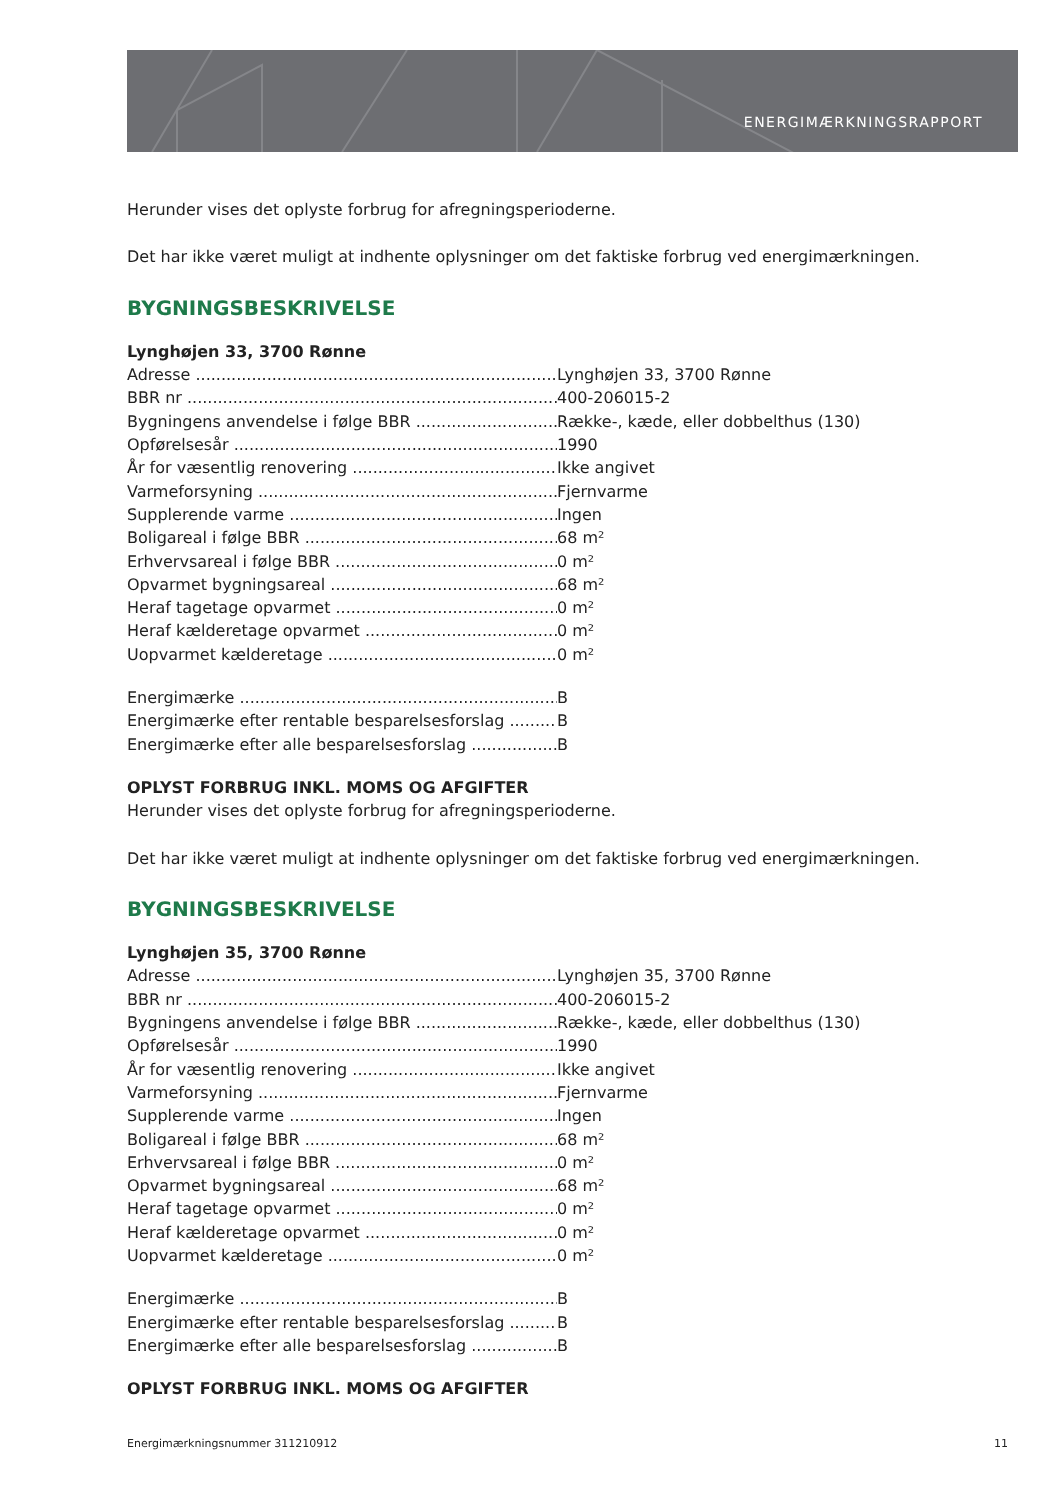ENERGIMÆRKNINGSRAPPORT
Herunder vises det oplyste forbrug for afregningsperioderne.
Det har ikke været muligt at indhente oplysninger om det faktiske forbrug ved energimærkningen.
BYGNINGSBESKRIVELSE
Lynghøjen 33, 3700 Rønne
Adresse Lynghøjen 33, 3700 Rønne
BBR nr 400-206015-2
Bygningens anvendelse i følge BBR Række-, kæde, eller dobbelthus (130)
Opførelsesår 1990
År for væsentlig renovering Ikke angivet
Varmeforsyning Fjernvarme
Supplerende varme Ingen
Boligareal i følge BBR 68 m²
Erhvervsareal i følge BBR 0 m²
Opvarmet bygningsareal 68 m²
Heraf tagetage opvarmet 0 m²
Heraf kælderetage opvarmet 0 m²
Uopvarmet kælderetage 0 m²
Energimærke B
Energimærke efter rentable besparelsesforslag B
Energimærke efter alle besparelsesforslag B
OPLYST FORBRUG INKL. MOMS OG AFGIFTER
Herunder vises det oplyste forbrug for afregningsperioderne.
Det har ikke været muligt at indhente oplysninger om det faktiske forbrug ved energimærkningen.
BYGNINGSBESKRIVELSE
Lynghøjen 35, 3700 Rønne
Adresse Lynghøjen 35, 3700 Rønne
BBR nr 400-206015-2
Bygningens anvendelse i følge BBR Række-, kæde, eller dobbelthus (130)
Opførelsesår 1990
År for væsentlig renovering Ikke angivet
Varmeforsyning Fjernvarme
Supplerende varme Ingen
Boligareal i følge BBR 68 m²
Erhvervsareal i følge BBR 0 m²
Opvarmet bygningsareal 68 m²
Heraf tagetage opvarmet 0 m²
Heraf kælderetage opvarmet 0 m²
Uopvarmet kælderetage 0 m²
Energimærke B
Energimærke efter rentable besparelsesforslag B
Energimærke efter alle besparelsesforslag B
OPLYST FORBRUG INKL. MOMS OG AFGIFTER
Energimærkningsnummer 311210912 11